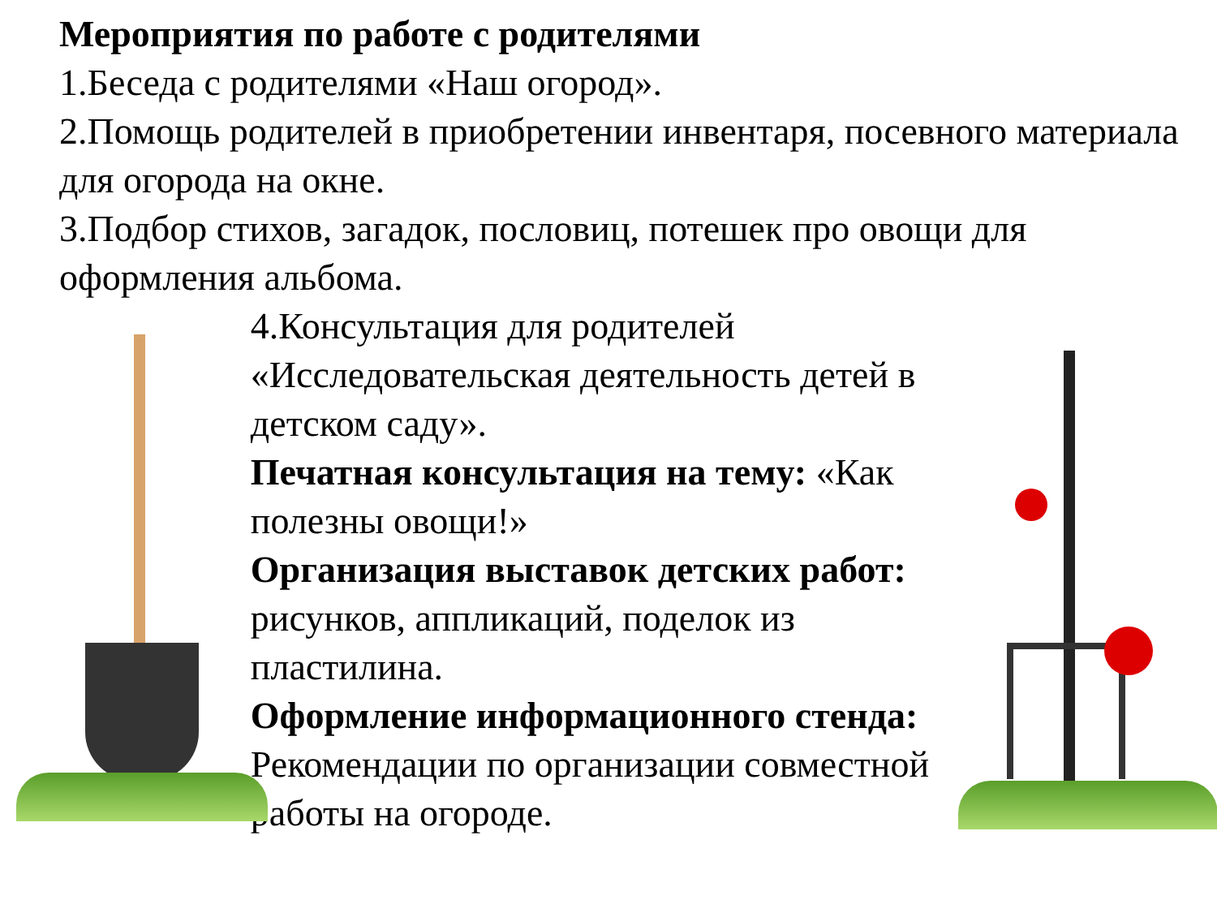Мероприятия по работе с родителями
1.Беседа с родителями «Наш огород».
2.Помощь родителей в приобретении инвентаря, посевного материала для огорода на окне.
3.Подбор стихов, загадок, пословиц, потешек про овощи для оформления альбома.
4.Консультация для родителей «Исследовательская деятельность детей в детском саду».
Печатная консультация на тему: «Как полезны овощи!»
Организация выставок детских работ: рисунков, аппликаций, поделок из пластилина.
Оформление информационного стенда: Рекомендации по организации совместной работы на огороде.